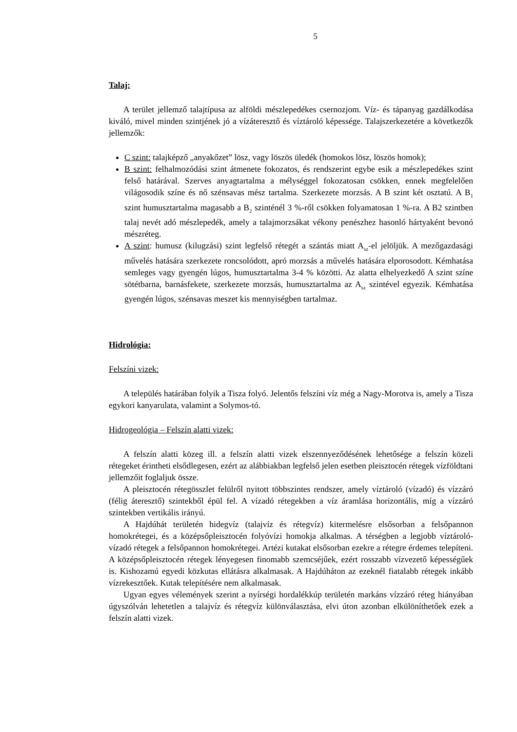5
Talaj:
A terület jellemző talajtípusa az alföldi mészlepedékes csernozjom. Víz- és tápanyag gazdálkodása kiváló, mivel minden szintjének jó a vízáteresztő és víztároló képessége. Talajszerkezetére a következők jellemzők:
C szint: talajképző „anyakőzet” lösz, vagy löszös üledék (homokos lösz, löszös homok);
B szint: felhalmozódási szint átmenete fokozatos, és rendszerint egybe esik a mészlepedékes szint felső határával. Szerves anyagtartalma a mélységgel fokozatosan csökken, ennek megfelelően világosodik színe és nő szénsavas mész tartalma. Szerkezete morzsás. A B szint két osztatú. A B<sub>1</sub> szint humusztartalma magasabb a B<sub>2</sub> szinténél 3 %-ről csökken folyamatosan 1 %-ra. A B2 szintben talaj nevét adó mészlepedék, amely a talajmorzsákat vékony penészhez hasonló hártyaként bevonó mészréteg.
A szint: humusz (kilugzási) szint legfelső rétegét a szántás miatt A<sub>sz</sub>-el jelöljük. A mezőgazdasági művelés hatására szerkezete roncsolódott, apró morzsás a művelés hatására elporosodott. Kémhatása semleges vagy gyengén lúgos, humusztartalma 3-4 % közötti. Az alatta elhelyezkedő A szint színe sötétbarna, barnásfekete, szerkezete morzsás, humusztartalma az A<sub>sz</sub> szintével egyezik. Kémhatása gyengén lúgos, szénsavas meszet kis mennyiségben tartalmaz.
Hidrológia:
Felszíni vizek:
A település határában folyik a Tisza folyó. Jelentős felszíni víz még a Nagy-Morotva is, amely a Tisza egykori kanyarulata, valamint a Solymos-tó.
Hidrogeológia – Felszín alatti vizek:
A felszín alatti közeg ill. a felszín alatti vizek elszennyeződésének lehetősége a felszín közeli rétegeket érintheti elsődlegesen, ezért az alábbiakban legfelső jelen esetben pleisztocén rétegek vízföldtani jellemzőit foglaljuk össze.
A pleisztocén rétegösszlet felülről nyitott többszintes rendszer, amely víztároló (vízadó) és vízzáró (félig áteresztő) szintekből épül fel. A vízadó rétegekben a víz áramlása horizontális, míg a vízzáró szintekben vertikális irányú.
A Hajdúhát területén hidegvíz (talajvíz és rétegvíz) kitermelésre elsősorban a felsőpannon homokrétegei, és a középsőpleisztocén folyóvízi homokja alkalmas. A térségben a legjobb víztároló-vízadó rétegek a felsőpannon homokrétegei. Artézi kutakat elsősorban ezekre a rétegre érdemes telepíteni. A középsőpleisztocén rétegek lényegesen finomabb szemcséjűek, ezért rosszabb vízvezető képességűek is. Kishozamú egyedi közkutas ellátásra alkalmasak. A Hajdúháton az ezeknél fiatalabb rétegek inkább vízrekesztőek. Kutak telepítésére nem alkalmasak.
Ugyan egyes vélemények szerint a nyírségi hordalékkúp területén markáns vízzáró réteg hiányában úgyszólván lehetetlen a talajvíz és rétegvíz különválasztása, elvi úton azonban elkülöníthetőek ezek a felszín alatti vizek.